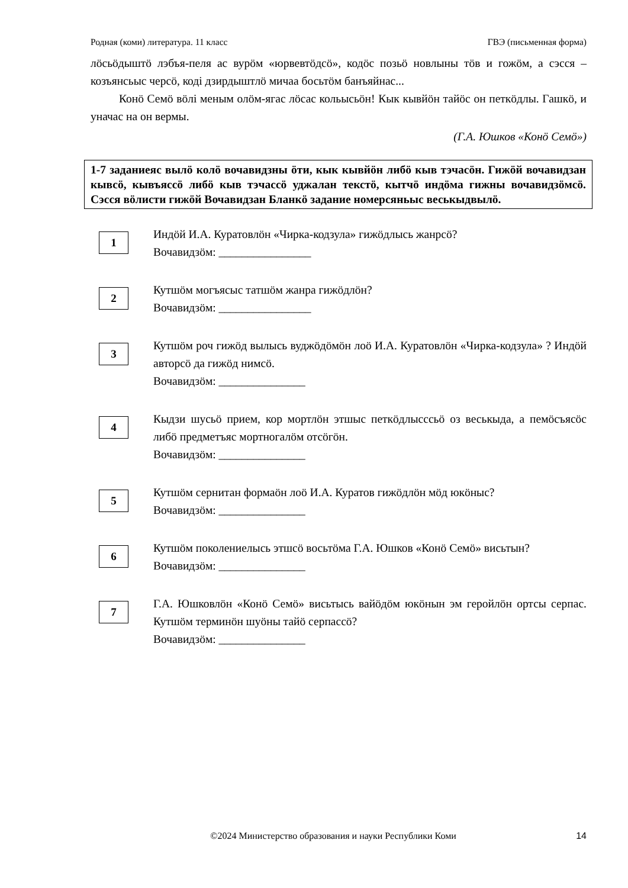Родная (коми) литература. 11 класс ГВЭ (письменная форма)
лӧсьӧдыштӧ лэбъя-пеля ас вурӧм «юрвевтӧдсӧ», кодӧс позьӧ новлыны тӧв и гожӧм, а сэсся – козъянсьыс черсӧ, коді дзирдыштлӧ мичаа босьтӧм банъяйнас...
Конӧ Семӧ вӧлі меным олӧм-ягас лӧсас кольысьӧн! Кык кывйӧн тайӧс он петкӧдлы. Гашкӧ, и уначас на он вермы.
(Г.А. Юшков «Конӧ Семӧ»)
1-7 заданиеяс вылӧ колӧ вочавидзны ӧти, кык кывйӧн либӧ кыв тэчасӧн. Гижӧй вочавидзан кывсӧ, кывъяссӧ либӧ кыв тэчассӧ уджалан текстӧ, кытчӧ индӧма гижны вочавидзӧмсӧ. Сэсся вӧлисти гижӧй Вочавидзан Бланкӧ задание номерсяньыс веськыдвылӧ.
1
Индӧй И.А. Куратовлӧн «Чирка-кодзула» гижӧдлысь жанрсӧ?
Вочавидзӧм: ________________
2
Кутшӧм могъясыс татшӧм жанра гижӧдлӧн?
Вочавидзӧм: ________________
3
Кутшӧм роч гижӧд вылысь вуджӧдӧмӧн лоӧ И.А. Куратовлӧн «Чирка-кодзула» ? Индӧй авторсӧ да гижӧд нимсӧ.
Вочавидзӧм: _______________
4
Кыдзи шусьӧ прием, кор мортлӧн этшыс петкӧдлысссьӧ оз веськыда, а пемӧсъясӧс либӧ предметъяс мортногалӧм отсӧгӧн.
Вочавидзӧм: _______________
5
Кутшӧм сернитан формаӧн лоӧ И.А. Куратов гижӧдлӧн мӧд юкӧныс?
Вочавидзӧм: _______________
6
Кутшӧм поколениелысь этшсӧ восьтӧма Г.А. Юшков «Конӧ Семӧ» висьтын?
Вочавидзӧм: _______________
7
Г.А. Юшковлӧн «Конӧ Семӧ» висьтысь вайӧдӧм юкӧнын эм геройлӧн ортсы серпас. Кутшӧм терминӧн шуӧны тайӧ серпассӧ?
Вочавидзӧм: _______________
©2024 Министерство образования и науки Республики Коми 14